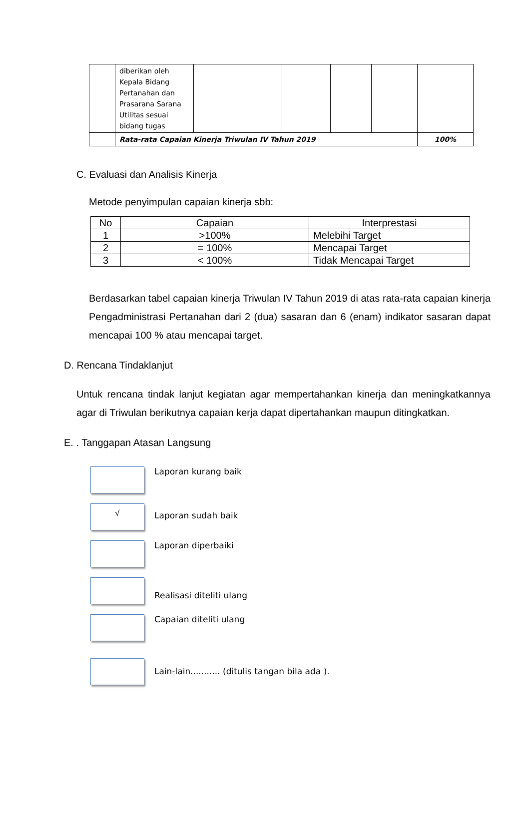| | diberikan oleh Kepala Bidang Pertanahan dan Prasarana Sarana Utilitas sesuai bidang tugas | | | | | |
| | Rata-rata Capaian Kinerja Triwulan IV Tahun 2019 | | | | | 100% |
C. Evaluasi dan Analisis Kinerja
Metode penyimpulan capaian kinerja sbb:
| No | Capaian | Interprestasi |
| --- | --- | --- |
| 1 | >100% | Melebihi Target |
| 2 | = 100% | Mencapai Target |
| 3 | < 100% | Tidak Mencapai Target |
Berdasarkan tabel capaian kinerja Triwulan IV Tahun 2019 di atas rata-rata capaian kinerja Pengadministrasi Pertanahan dari 2 (dua) sasaran dan 6 (enam) indikator sasaran dapat mencapai 100 % atau mencapai target.
D. Rencana Tindaklanjut
Untuk rencana tindak lanjut kegiatan agar mempertahankan kinerja dan meningkatkannya agar di Triwulan berikutnya capaian kerja dapat dipertahankan maupun ditingkatkan.
E. . Tanggapan Atasan Langsung
Laporan kurang baik
√
Laporan sudah baik
Laporan diperbaiki
Realisasi diteliti ulang
Capaian diteliti ulang
Lain-lain........... (ditulis tangan bila ada ).